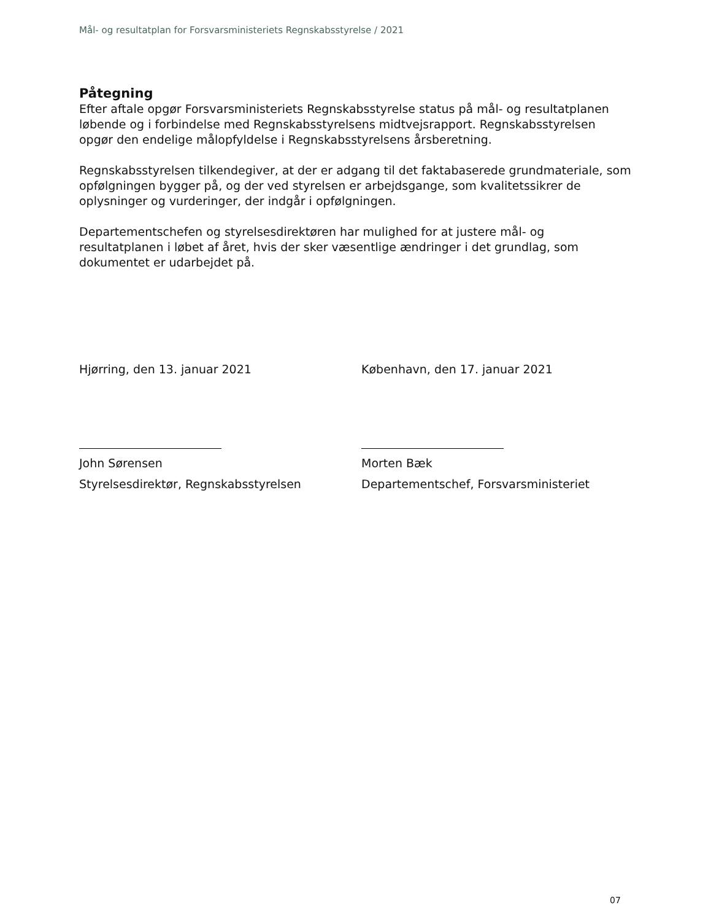Mål- og resultatplan for Forsvarsministeriets Regnskabsstyrelse / 2021
Påtegning
Efter aftale opgør Forsvarsministeriets Regnskabsstyrelse status på mål- og resultatplanen løbende og i forbindelse med Regnskabsstyrelsens midtvejsrapport. Regnskabsstyrelsen opgør den endelige målopfyldelse i Regnskabsstyrelsens årsberetning.
Regnskabsstyrelsen tilkendegiver, at der er adgang til det faktabaserede grundmateriale, som opfølgningen bygger på, og der ved styrelsen er arbejdsgange, som kvalitetssikrer de oplysninger og vurderinger, der indgår i opfølgningen.
Departementschefen og styrelsesdirektøren har mulighed for at justere mål- og resultatplanen i løbet af året, hvis der sker væsentlige ændringer i det grundlag, som dokumentet er udarbejdet på.
Hjørring, den 13. januar 2021
John Sørensen
Styrelsesdirektør, Regnskabsstyrelsen
København, den 17. januar 2021
Morten Bæk
Departementschef, Forsvarsministeriet
07